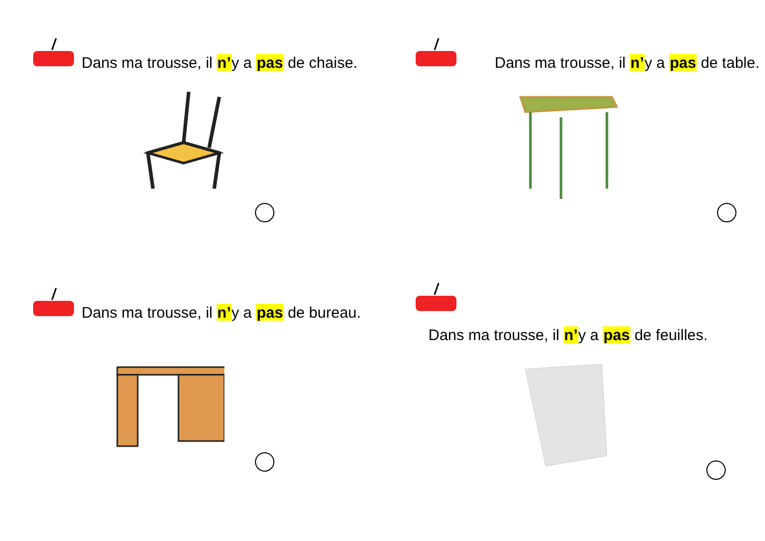Dans ma trousse, il n’y a pas de chaise.
Dans ma trousse, il n’y a pas de table.
Dans ma trousse, il n’y a pas de bureau.
Dans ma trousse, il n’y a pas de feuilles.